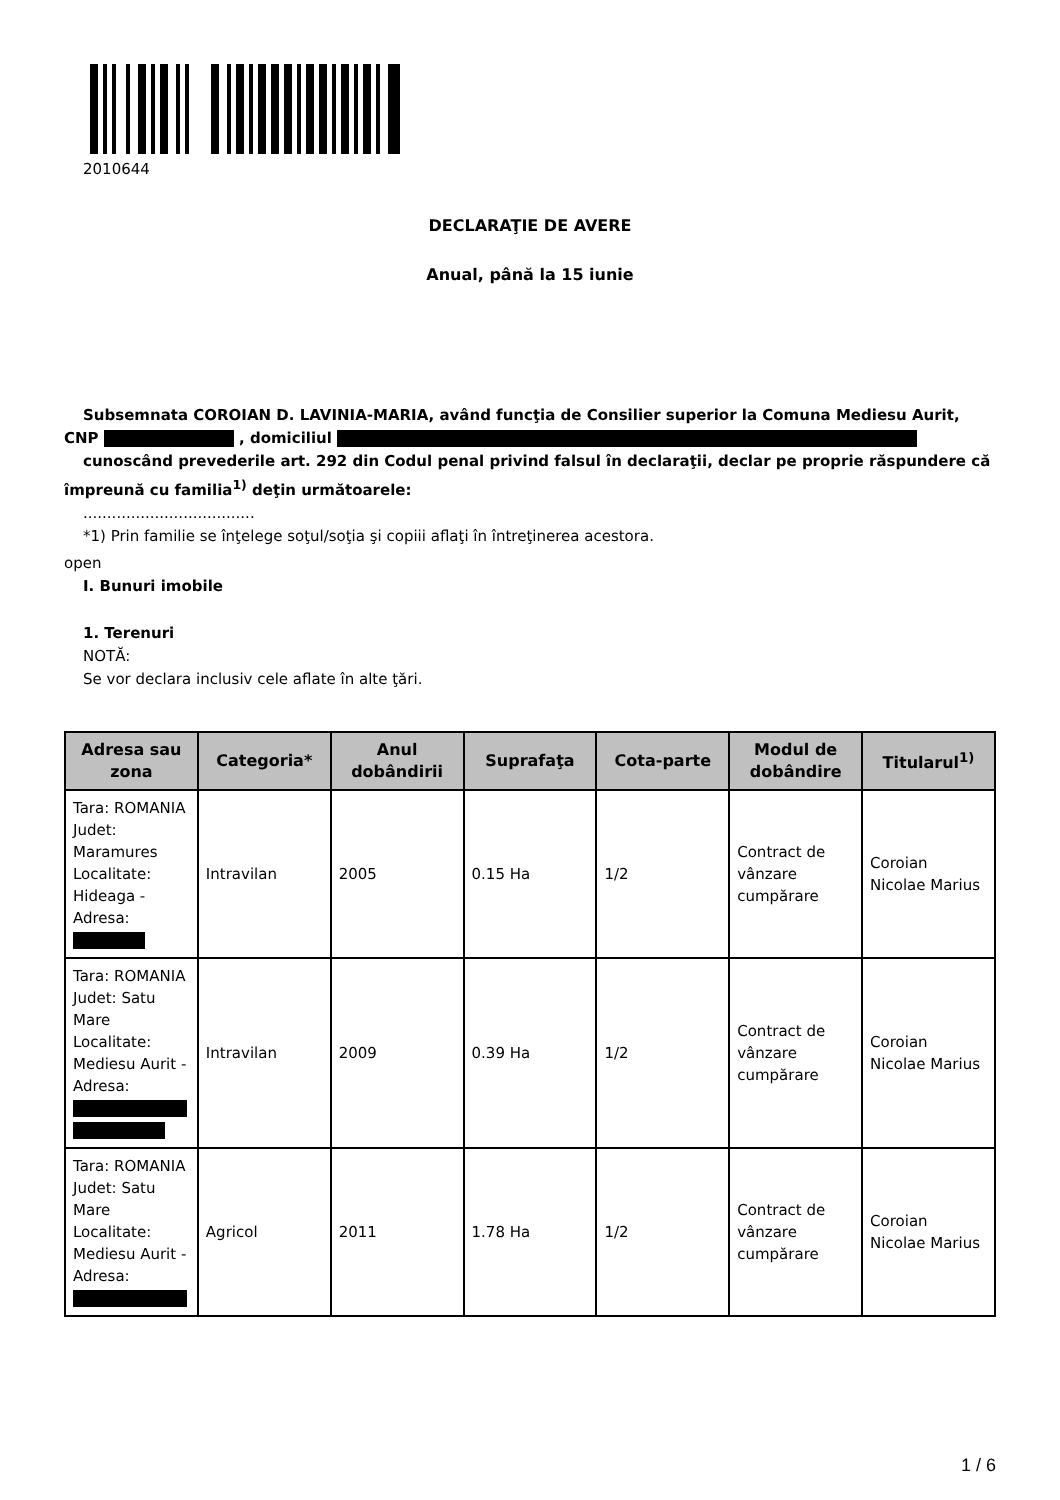2010644
DECLARAŢIE DE AVERE
Anual, până la 15 iunie
Subsemnata COROIAN D. LAVINIA-MARIA, având funcţia de Consilier superior la Comuna Mediesu Aurit, CNP , domiciliul
cunoscând prevederile art. 292 din Codul penal privind falsul în declaraţii, declar pe proprie răspundere că împreună cu familia<sup>1)</sup> deţin următoarele:
....................................
*1) Prin familie se înţelege soţul/soţia şi copiii aflaţi în întreţinerea acestora.
open
I. Bunuri imobile
1. Terenuri
NOTĂ:
Se vor declara inclusiv cele aflate în alte ţări.
| Adresa sau zona | Categoria* | Anul dobândirii | Suprafaţa | Cota-parte | Modul de dobândire | Titularul<sup>1)</sup> |
| --- | --- | --- | --- | --- | --- | --- |
| Tara: ROMANIA Judet: Maramures Localitate: Hideaga - Adresa: | Intravilan | 2005 | 0.15 Ha | 1/2 | Contract de vânzare cumpărare | Coroian Nicolae Marius |
| Tara: ROMANIA Judet: Satu Mare Localitate: Mediesu Aurit - Adresa: | Intravilan | 2009 | 0.39 Ha | 1/2 | Contract de vânzare cumpărare | Coroian Nicolae Marius |
| Tara: ROMANIA Judet: Satu Mare Localitate: Mediesu Aurit - Adresa: | Agricol | 2011 | 1.78 Ha | 1/2 | Contract de vânzare cumpărare | Coroian Nicolae Marius |
1 / 6